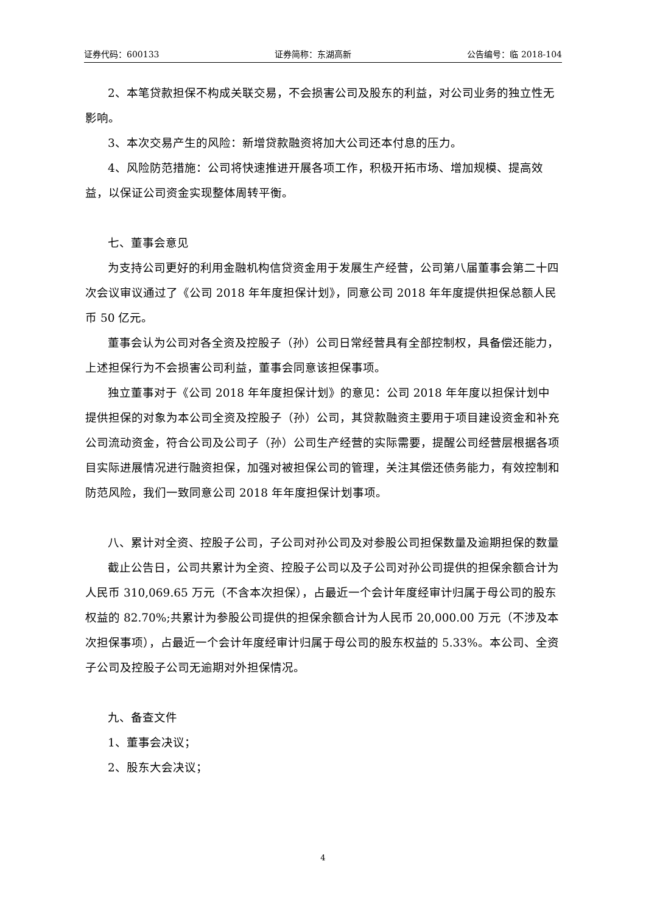证券代码：600133 证券简称：东湖高新 公告编号：临 2018-104
2、本笔贷款担保不构成关联交易，不会损害公司及股东的利益，对公司业务的独立性无影响。
3、本次交易产生的风险：新增贷款融资将加大公司还本付息的压力。
4、风险防范措施：公司将快速推进开展各项工作，积极开拓市场、增加规模、提高效益，以保证公司资金实现整体周转平衡。
七、董事会意见
为支持公司更好的利用金融机构信贷资金用于发展生产经营，公司第八届董事会第二十四次会议审议通过了《公司 2018 年年度担保计划》，同意公司 2018 年年度提供担保总额人民币 50 亿元。
董事会认为公司对各全资及控股子（孙）公司日常经营具有全部控制权，具备偿还能力，上述担保行为不会损害公司利益，董事会同意该担保事项。
独立董事对于《公司 2018 年年度担保计划》的意见：公司 2018 年年度以担保计划中提供担保的对象为本公司全资及控股子（孙）公司，其贷款融资主要用于项目建设资金和补充公司流动资金，符合公司及公司子（孙）公司生产经营的实际需要，提醒公司经营层根据各项目实际进展情况进行融资担保，加强对被担保公司的管理，关注其偿还债务能力，有效控制和防范风险，我们一致同意公司 2018 年年度担保计划事项。
八、累计对全资、控股子公司，子公司对孙公司及对参股公司担保数量及逾期担保的数量
截止公告日，公司共累计为全资、控股子公司以及子公司对孙公司提供的担保余额合计为人民币 310,069.65 万元（不含本次担保），占最近一个会计年度经审计归属于母公司的股东权益的 82.70%;共累计为参股公司提供的担保余额合计为人民币 20,000.00 万元（不涉及本次担保事项），占最近一个会计年度经审计归属于母公司的股东权益的 5.33%。本公司、全资子公司及控股子公司无逾期对外担保情况。
九、备查文件
1、董事会决议；
2、股东大会决议；
4